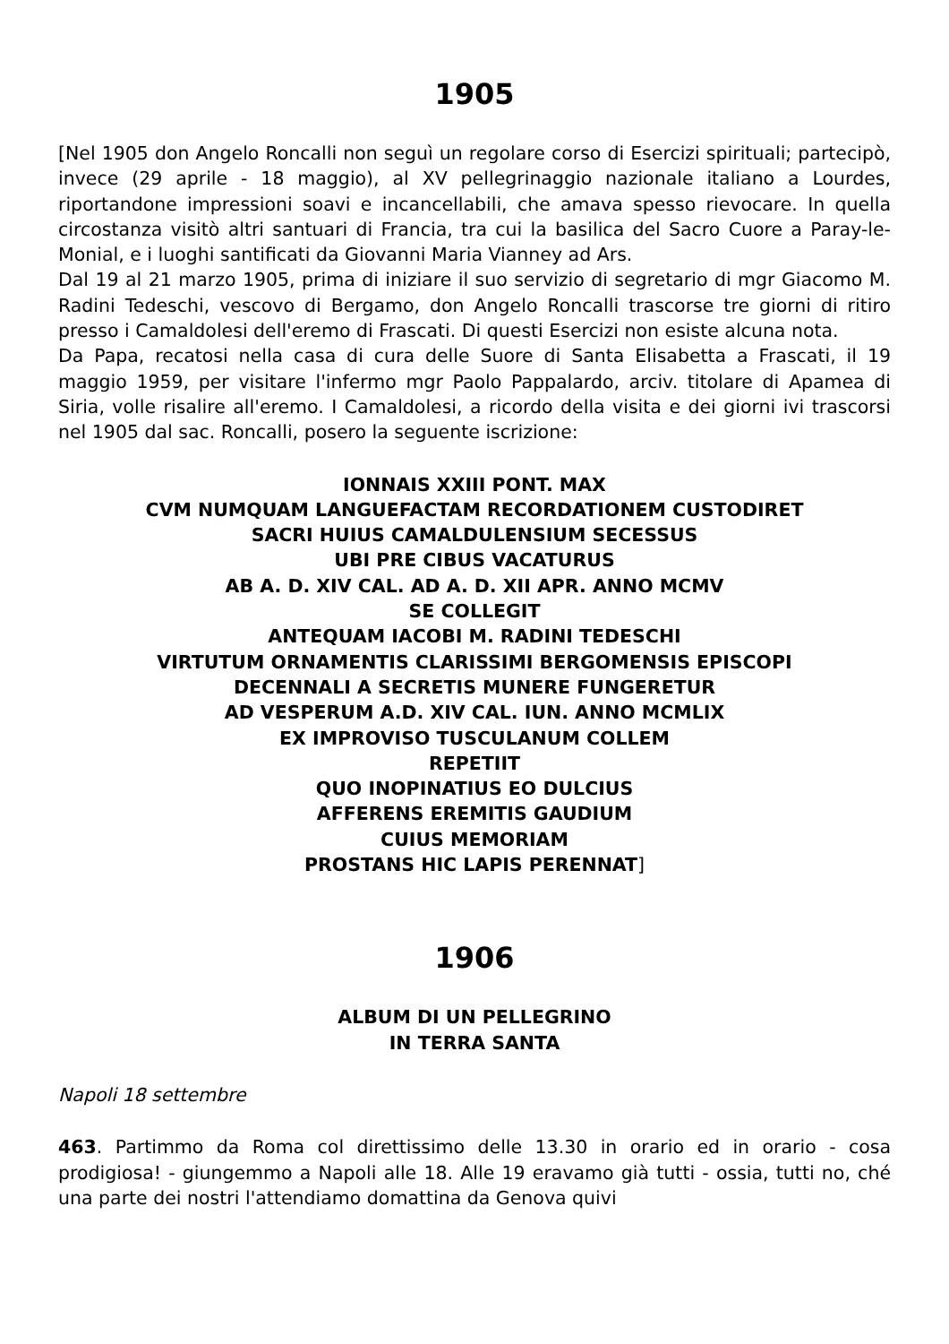1905
[Nel 1905 don Angelo Roncalli non seguì un regolare corso di Esercizi spirituali; partecipò, invece (29 aprile - 18 maggio), al XV pellegrinaggio nazionale italiano a Lourdes, riportandone impressioni soavi e incancellabili, che amava spesso rievocare. In quella circostanza visitò altri santuari di Francia, tra cui la basilica del Sacro Cuore a Paray-le-Monial, e i luoghi santificati da Giovanni Maria Vianney ad Ars.
Dal 19 al 21 marzo 1905, prima di iniziare il suo servizio di segretario di mgr Giacomo M. Radini Tedeschi, vescovo di Bergamo, don Angelo Roncalli trascorse tre giorni di ritiro presso i Camaldolesi dell'eremo di Frascati. Di questi Esercizi non esiste alcuna nota.
Da Papa, recatosi nella casa di cura delle Suore di Santa Elisabetta a Frascati, il 19 maggio 1959, per visitare l'infermo mgr Paolo Pappalardo, arciv. titolare di Apamea di Siria, volle risalire all'eremo. I Camaldolesi, a ricordo della visita e dei giorni ivi trascorsi nel 1905 dal sac. Roncalli, posero la seguente iscrizione:
IONNAIS XXIII PONT. MAX
CVM NUMQUAM LANGUEFACTAM RECORDATIONEM CUSTODIRET
SACRI HUIUS CAMALDULENSIUM SECESSUS
UBI PRE CIBUS VACATURUS
AB A. D. XIV CAL. AD A. D. XII APR. ANNO MCMV
SE COLLEGIT
ANTEQUAM IACOBI M. RADINI TEDESCHI
VIRTUTUM ORNAMENTIS CLARISSIMI BERGOMENSIS EPISCOPI
DECENNALI A SECRETIS MUNERE FUNGERETUR
AD VESPERUM A.D. XIV CAL. IUN. ANNO MCMLIX
EX IMPROVISO TUSCULANUM COLLEM
REPETIIT
QUO INOPINATIUS EO DULCIUS
AFFERENS EREMITIS GAUDIUM
CUIUS MEMORIAM
PROSTANS HIC LAPIS PERENNAT]
1906
ALBUM DI UN PELLEGRINO
IN TERRA SANTA
Napoli 18 settembre
463. Partimmo da Roma col direttissimo delle 13.30 in orario ed in orario - cosa prodigiosa! - giungemmo a Napoli alle 18. Alle 19 eravamo già tutti - ossia, tutti no, ché una parte dei nostri l'attendiamo domattina da Genova quivi